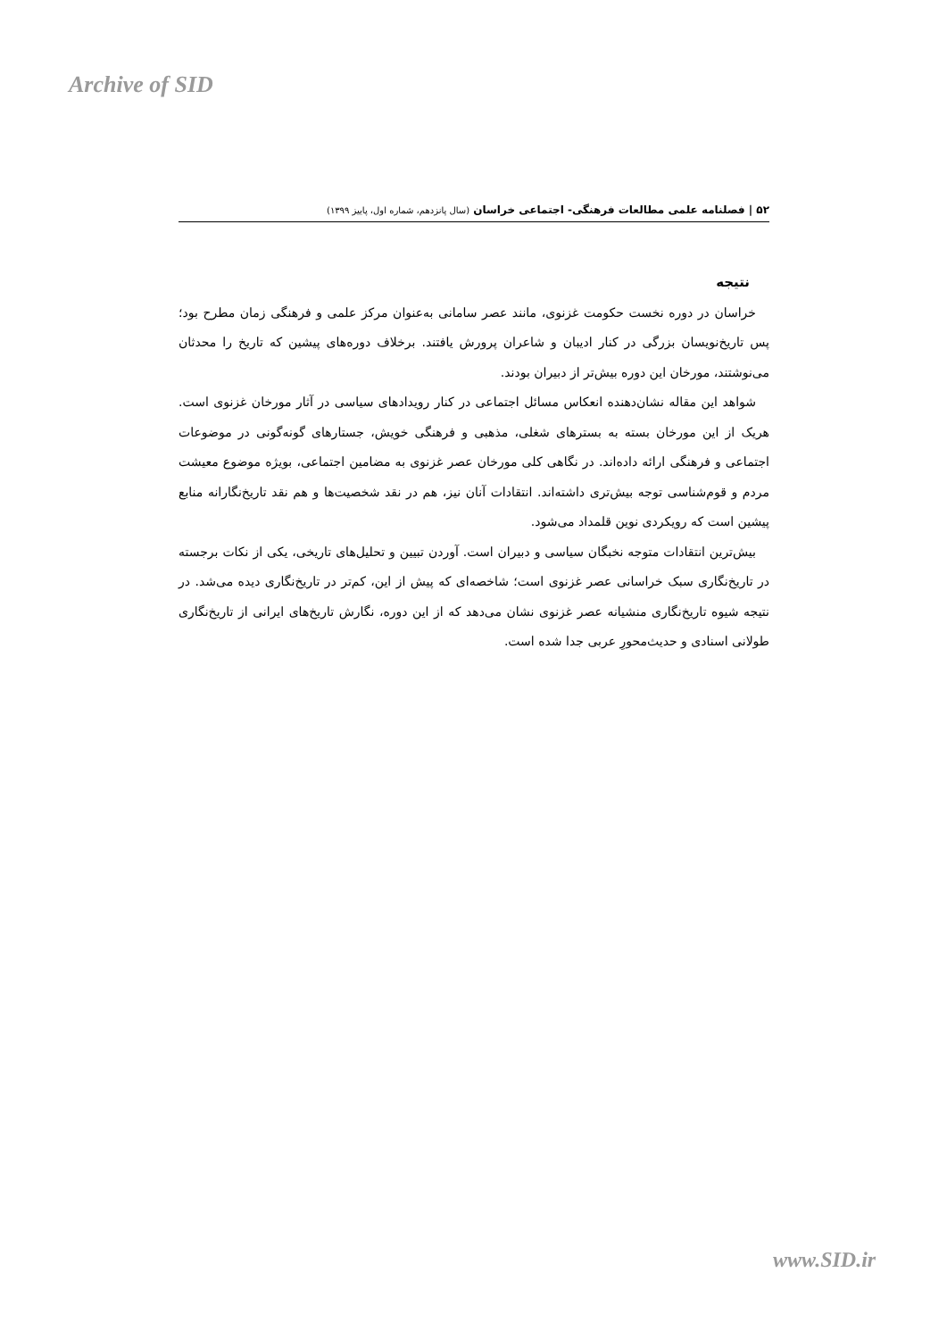Archive of SID
۵۲ | فصلنامه علمی مطالعات فرهنگی- اجتماعی خراسان (سال پانزدهم، شماره اول، پاییز ۱۳۹۹)
نتیجه
خراسان در دوره نخست حکومت غزنوی، مانند عصر سامانی به‌عنوان مرکز علمی و فرهنگی زمان مطرح بود؛ پس تاریخ‌نویسان بزرگی در کنار ادیبان و شاعران پرورش یافتند. برخلاف دوره‌های پیشین که تاریخ را محدثان می‌نوشتند، مورخان این دوره بیش‌تر از دبیران بودند.
شواهد این مقاله نشان‌دهنده انعکاس مسائل اجتماعی در کنار رویدادهای سیاسی در آثار مورخان غزنوی است. هریک از این مورخان بسته به بسترهای شغلی، مذهبی و فرهنگی خویش، جستارهای گونه‌گونی در موضوعات اجتماعی و فرهنگی ارائه داده‌اند. در نگاهی کلی مورخان عصر غزنوی به مضامین اجتماعی، بویژه موضوع معیشت مردم و قوم‌شناسی توجه بیش‌تری داشته‌اند. انتقادات آنان نیز، هم در نقد شخصیت‌ها و هم نقد تاریخ‌نگارانه منابع پیشین است که رویکردی نوین قلمداد می‌شود.
بیش‌ترین انتقادات متوجه نخبگان سیاسی و دبیران است. آوردن تبیین و تحلیل‌های تاریخی، یکی از نکات برجسته در تاریخ‌نگاری سبک خراسانی عصر غزنوی است؛ شاخصه‌ای که پیش از این، کم‌تر در تاریخ‌نگاری دیده می‌شد. در نتیجه شیوه تاریخ‌نگاری منشیانه عصر غزنوی نشان می‌دهد که از این دوره، نگارش تاریخ‌های ایرانی از تاریخ‌نگاری طولانی اسنادی و حدیث‌محورِ عربی جدا شده است.
www.SID.ir